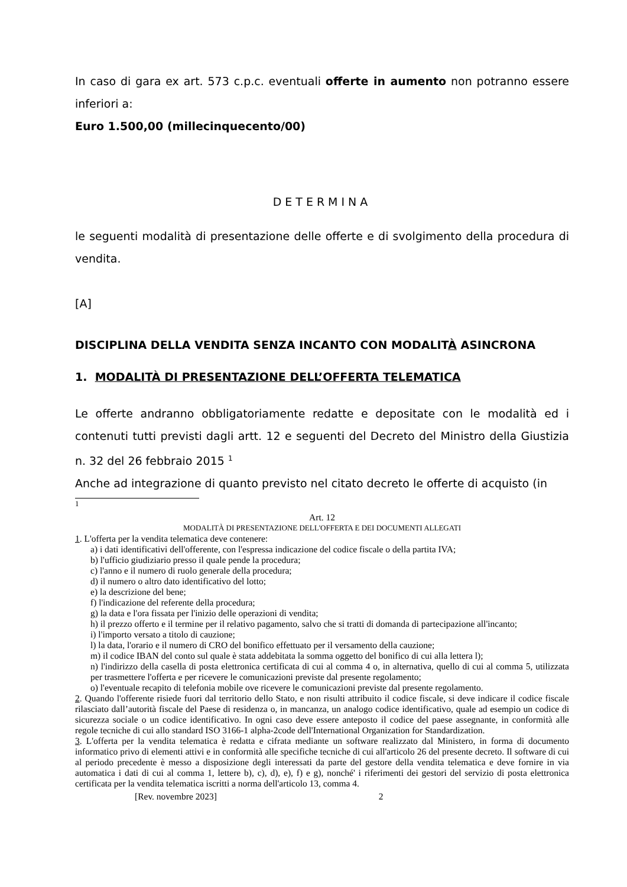In caso di gara ex art. 573 c.p.c. eventuali offerte in aumento non potranno essere inferiori a:
Euro 1.500,00 (millecinquecento/00)
DETERMINA
le seguenti modalità di presentazione delle offerte e di svolgimento della procedura di vendita.
[A]
DISCIPLINA DELLA VENDITA SENZA INCANTO CON MODALITÀ ASINCRONA
1. MODALITÀ DI PRESENTAZIONE DELL’OFFERTA TELEMATICA
Le offerte andranno obbligatoriamente redatte e depositate con le modalità ed i contenuti tutti previsti dagli artt. 12 e seguenti del Decreto del Ministro della Giustizia n. 32 del 26 febbraio 2015 <sup>1</sup>
Anche ad integrazione di quanto previsto nel citato decreto le offerte di acquisto (in
<sup>1</sup>
Art. 12
MODALITÀ DI PRESENTAZIONE DELL'OFFERTA E DEI DOCUMENTI ALLEGATI
1. L'offerta per la vendita telematica deve contenere:
a) i dati identificativi dell'offerente, con l'espressa indicazione del codice fiscale o della partita IVA;
b) l'ufficio giudiziario presso il quale pende la procedura;
c) l'anno e il numero di ruolo generale della procedura;
d) il numero o altro dato identificativo del lotto;
e) la descrizione del bene;
f) l'indicazione del referente della procedura;
g) la data e l'ora fissata per l'inizio delle operazioni di vendita;
h) il prezzo offerto e il termine per il relativo pagamento, salvo che si tratti di domanda di partecipazione all'incanto;
i) l'importo versato a titolo di cauzione;
l) la data, l'orario e il numero di CRO del bonifico effettuato per il versamento della cauzione;
m) il codice IBAN del conto sul quale è stata addebitata la somma oggetto del bonifico di cui alla lettera l);
n) l'indirizzo della casella di posta elettronica certificata di cui al comma 4 o, in alternativa, quello di cui al comma 5, utilizzata per trasmettere l'offerta e per ricevere le comunicazioni previste dal presente regolamento;
o) l'eventuale recapito di telefonia mobile ove ricevere le comunicazioni previste dal presente regolamento.
2. Quando l'offerente risiede fuori dal territorio dello Stato, e non risulti attribuito il codice fiscale, si deve indicare il codice fiscale rilasciato dall’autorità fiscale del Paese di residenza o, in mancanza, un analogo codice identificativo, quale ad esempio un codice di sicurezza sociale o un codice identificativo. In ogni caso deve essere anteposto il codice del paese assegnante, in conformità alle regole tecniche di cui allo standard ISO 3166-1 alpha-2code dell'International Organization for Standardization.
3. L'offerta per la vendita telematica è redatta e cifrata mediante un software realizzato dal Ministero, in forma di documento informatico privo di elementi attivi e in conformità alle specifiche tecniche di cui all'articolo 26 del presente decreto. Il software di cui al periodo precedente è messo a disposizione degli interessati da parte del gestore della vendita telematica e deve fornire in via automatica i dati di cui al comma 1, lettere b), c), d), e), f) e g), nonché' i riferimenti dei gestori del servizio di posta elettronica certificata per la vendita telematica iscritti a norma dell'articolo 13, comma 4.
[Rev. novembre 2023] 2